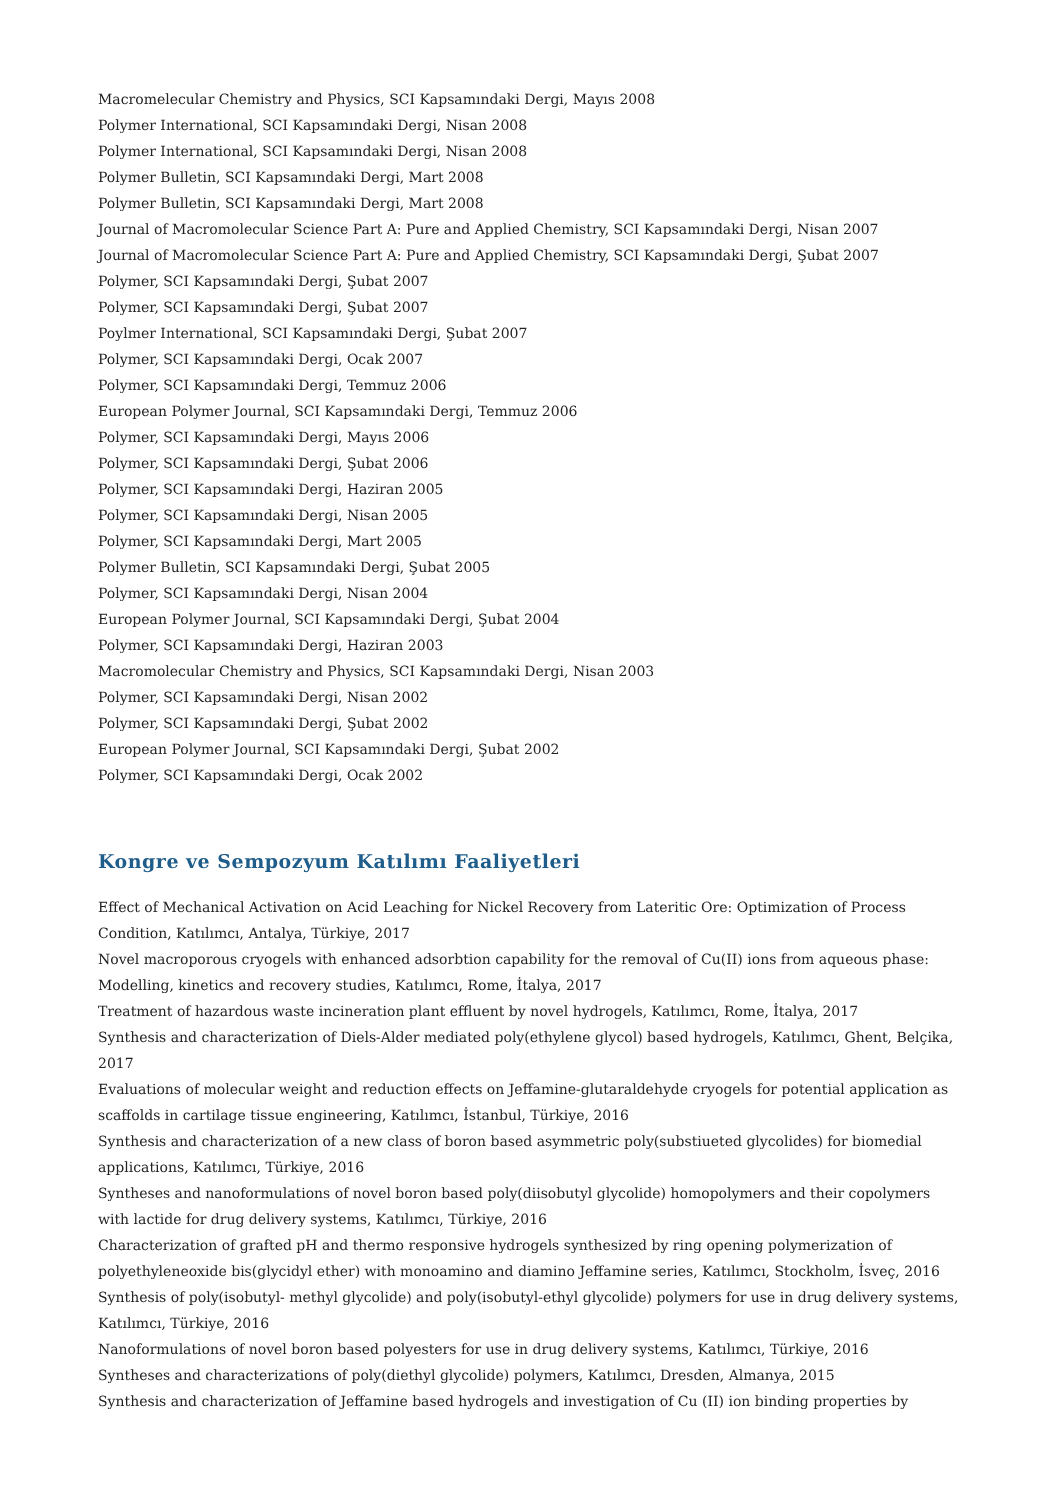Macromelecular Chemistry and Physics, SCI Kapsamındaki Dergi, Mayıs 2008
Polymer International, SCI Kapsamındaki Dergi, Nisan 2008
Polymer International, SCI Kapsamındaki Dergi, Nisan 2008
Polymer Bulletin, SCI Kapsamındaki Dergi, Mart 2008
Polymer Bulletin, SCI Kapsamındaki Dergi, Mart 2008
Journal of Macromolecular Science Part A: Pure and Applied Chemistry, SCI Kapsamındaki Dergi, Nisan 2007
Journal of Macromolecular Science Part A: Pure and Applied Chemistry, SCI Kapsamındaki Dergi, Şubat 2007
Polymer, SCI Kapsamındaki Dergi, Şubat 2007
Polymer, SCI Kapsamındaki Dergi, Şubat 2007
Poylmer International, SCI Kapsamındaki Dergi, Şubat 2007
Polymer, SCI Kapsamındaki Dergi, Ocak 2007
Polymer, SCI Kapsamındaki Dergi, Temmuz 2006
European Polymer Journal, SCI Kapsamındaki Dergi, Temmuz 2006
Polymer, SCI Kapsamındaki Dergi, Mayıs 2006
Polymer, SCI Kapsamındaki Dergi, Şubat 2006
Polymer, SCI Kapsamındaki Dergi, Haziran 2005
Polymer, SCI Kapsamındaki Dergi, Nisan 2005
Polymer, SCI Kapsamındaki Dergi, Mart 2005
Polymer Bulletin, SCI Kapsamındaki Dergi, Şubat 2005
Polymer, SCI Kapsamındaki Dergi, Nisan 2004
European Polymer Journal, SCI Kapsamındaki Dergi, Şubat 2004
Polymer, SCI Kapsamındaki Dergi, Haziran 2003
Macromolecular Chemistry and Physics, SCI Kapsamındaki Dergi, Nisan 2003
Polymer, SCI Kapsamındaki Dergi, Nisan 2002
Polymer, SCI Kapsamındaki Dergi, Şubat 2002
European Polymer Journal, SCI Kapsamındaki Dergi, Şubat 2002
Polymer, SCI Kapsamındaki Dergi, Ocak 2002
Kongre ve Sempozyum Katılımı Faaliyetleri
Effect of Mechanical Activation on Acid Leaching for Nickel Recovery from Lateritic Ore: Optimization of Process Condition, Katılımcı, Antalya, Türkiye, 2017
Novel macroporous cryogels with enhanced adsorbtion capability for the removal of Cu(II) ions from aqueous phase: Modelling, kinetics and recovery studies, Katılımcı, Rome, İtalya, 2017
Treatment of hazardous waste incineration plant effluent by novel hydrogels, Katılımcı, Rome, İtalya, 2017
Synthesis and characterization of Diels-Alder mediated poly(ethylene glycol) based hydrogels, Katılımcı, Ghent, Belçika, 2017
Evaluations of molecular weight and reduction effects on Jeffamine-glutaraldehyde cryogels for potential application as scaffolds in cartilage tissue engineering, Katılımcı, İstanbul, Türkiye, 2016
Synthesis and characterization of a new class of boron based asymmetric poly(substiueted glycolides) for biomedial applications, Katılımcı, Türkiye, 2016
Syntheses and nanoformulations of novel boron based poly(diisobutyl glycolide) homopolymers and their copolymers with lactide for drug delivery systems, Katılımcı, Türkiye, 2016
Characterization of grafted pH and thermo responsive hydrogels synthesized by ring opening polymerization of polyethyleneoxide bis(glycidyl ether) with monoamino and diamino Jeffamine series, Katılımcı, Stockholm, İsveç, 2016
Synthesis of poly(isobutyl- methyl glycolide) and poly(isobutyl-ethyl glycolide) polymers for use in drug delivery systems, Katılımcı, Türkiye, 2016
Nanoformulations of novel boron based polyesters for use in drug delivery systems, Katılımcı, Türkiye, 2016
Syntheses and characterizations of poly(diethyl glycolide) polymers, Katılımcı, Dresden, Almanya, 2015
Synthesis and characterization of Jeffamine based hydrogels and investigation of Cu (II) ion binding properties by